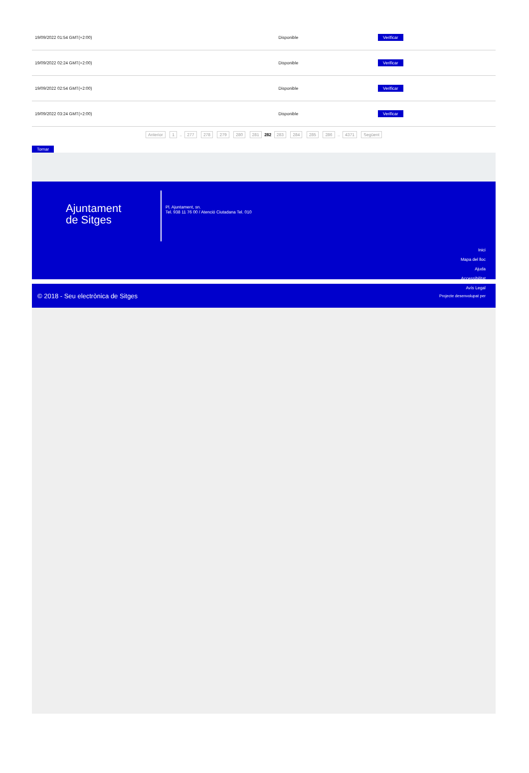| 19/09/2022 01:54 GMT(+2:00) | Disponible | Verificar |
| 19/09/2022 02:24 GMT(+2:00) | Disponible | Verificar |
| 19/09/2022 02:54 GMT(+2:00) | Disponible | Verificar |
| 19/09/2022 03:24 GMT(+2:00) | Disponible | Verificar |
Anterior 1 .. 277 278 279 280 281 282 283 284 285 286 .. 4371 Següent
Tornar
Ajuntament
de Sitges
Pl. Ajuntament, sn.
Tel. 938 11 76 00 / Atenció Ciutadana Tel. 010
Inici
Mapa del lloc
Ajuda
Accessibilitat
Avís Legal
© 2018 - Seu electrònica de Sitges Projecte desenvolupat per